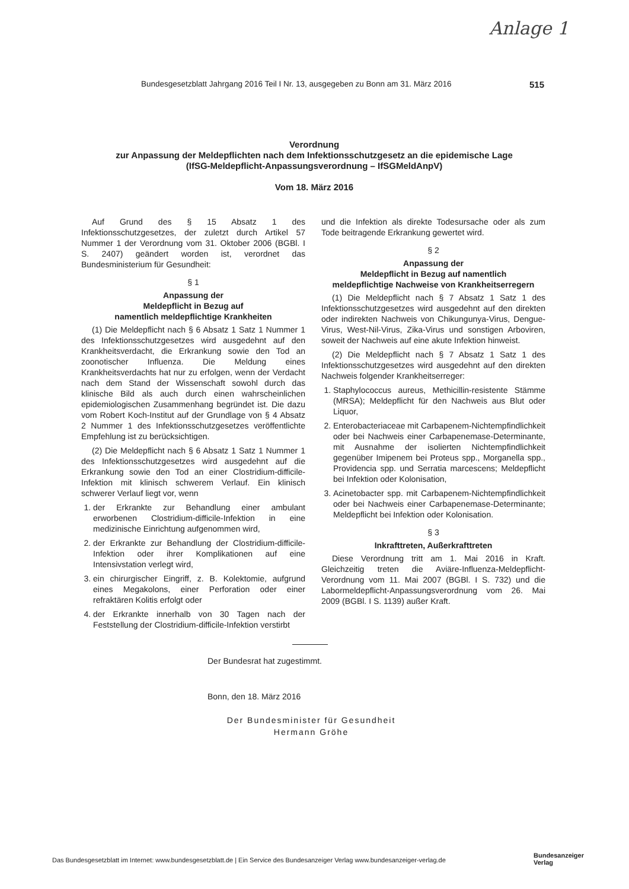Anlage 1
Bundesgesetzblatt Jahrgang 2016 Teil I Nr. 13, ausgegeben zu Bonn am 31. März 2016 515
Verordnung
zur Anpassung der Meldepflichten nach dem Infektionsschutzgesetz an die epidemische Lage
(IfSG-Meldepflicht-Anpassungsverordnung – IfSGMeldAnpV)
Vom 18. März 2016
Auf Grund des § 15 Absatz 1 des Infektionsschutzgesetzes, der zuletzt durch Artikel 57 Nummer 1 der Verordnung vom 31. Oktober 2006 (BGBl. I S. 2407) geändert worden ist, verordnet das Bundesministerium für Gesundheit:
§ 1
Anpassung der
Meldepflicht in Bezug auf
namentlich meldepflichtige Krankheiten
(1) Die Meldepflicht nach § 6 Absatz 1 Satz 1 Nummer 1 des Infektionsschutzgesetzes wird ausgedehnt auf den Krankheitsverdacht, die Erkrankung sowie den Tod an zoonotischer Influenza. Die Meldung eines Krankheitsverdachts hat nur zu erfolgen, wenn der Verdacht nach dem Stand der Wissenschaft sowohl durch das klinische Bild als auch durch einen wahrscheinlichen epidemiologischen Zusammenhang begründet ist. Die dazu vom Robert Koch-Institut auf der Grundlage von § 4 Absatz 2 Nummer 1 des Infektionsschutzgesetzes veröffentlichte Empfehlung ist zu berücksichtigen.
(2) Die Meldepflicht nach § 6 Absatz 1 Satz 1 Nummer 1 des Infektionsschutzgesetzes wird ausgedehnt auf die Erkrankung sowie den Tod an einer Clostridium-difficile-Infektion mit klinisch schwerem Verlauf. Ein klinisch schwerer Verlauf liegt vor, wenn
1. der Erkrankte zur Behandlung einer ambulant erworbenen Clostridium-difficile-Infektion in eine medizinische Einrichtung aufgenommen wird,
2. der Erkrankte zur Behandlung der Clostridium-difficile-Infektion oder ihrer Komplikationen auf eine Intensivstation verlegt wird,
3. ein chirurgischer Eingriff, z. B. Kolektomie, aufgrund eines Megakolons, einer Perforation oder einer refraktären Kolitis erfolgt oder
4. der Erkrankte innerhalb von 30 Tagen nach der Feststellung der Clostridium-difficile-Infektion verstirbt
und die Infektion als direkte Todesursache oder als zum Tode beitragende Erkrankung gewertet wird.
§ 2
Anpassung der
Meldepflicht in Bezug auf namentlich
meldepflichtige Nachweise von Krankheitserregern
(1) Die Meldepflicht nach § 7 Absatz 1 Satz 1 des Infektionsschutzgesetzes wird ausgedehnt auf den direkten oder indirekten Nachweis von Chikungunya-Virus, Dengue-Virus, West-Nil-Virus, Zika-Virus und sonstigen Arboviren, soweit der Nachweis auf eine akute Infektion hinweist.
(2) Die Meldepflicht nach § 7 Absatz 1 Satz 1 des Infektionsschutzgesetzes wird ausgedehnt auf den direkten Nachweis folgender Krankheitserreger:
1. Staphylococcus aureus, Methicillin-resistente Stämme (MRSA); Meldepflicht für den Nachweis aus Blut oder Liquor,
2. Enterobacteriaceae mit Carbapenem-Nichtempfindlichkeit oder bei Nachweis einer Carbapenemase-Determinante, mit Ausnahme der isolierten Nichtempfindlichkeit gegenüber Imipenem bei Proteus spp., Morganella spp., Providencia spp. und Serratia marcescens; Meldepflicht bei Infektion oder Kolonisation,
3. Acinetobacter spp. mit Carbapenem-Nichtempfindlichkeit oder bei Nachweis einer Carbapenemase-Determinante; Meldepflicht bei Infektion oder Kolonisation.
§ 3
Inkrafttreten, Außerkrafttreten
Diese Verordnung tritt am 1. Mai 2016 in Kraft. Gleichzeitig treten die Aviäre-Influenza-Meldepflicht-Verordnung vom 11. Mai 2007 (BGBl. I S. 732) und die Labormeldepflicht-Anpassungsverordnung vom 26. Mai 2009 (BGBl. I S. 1139) außer Kraft.
Der Bundesrat hat zugestimmt.
Bonn, den 18. März 2016
Der Bundesminister für Gesundheit
Hermann Gröhe
Das Bundesgesetzblatt im Internet: www.bundesgesetzblatt.de | Ein Service des Bundesanzeiger Verlag www.bundesanzeiger-verlag.de
Bundesanzeiger
Verlag